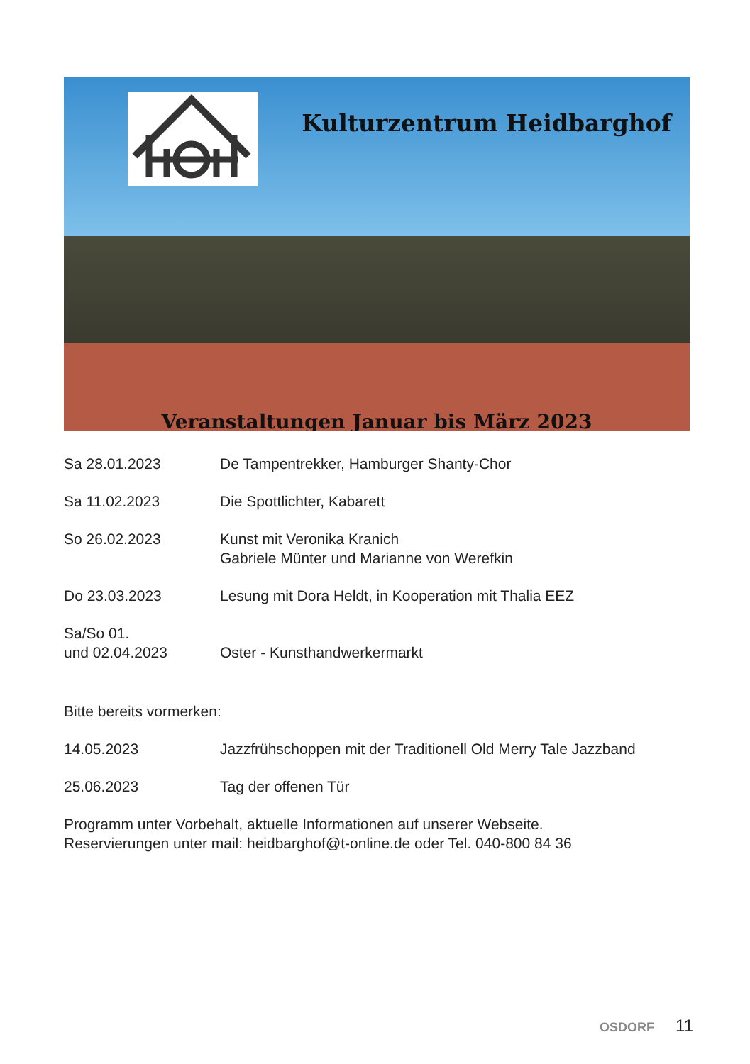Kulturzentrum Heidbarghof
Veranstaltungen Januar bis März 2023
Sa 28.01.2023 De Tampentrekker, Hamburger Shanty-Chor
Sa 11.02.2023 Die Spottlichter, Kabarett
So 26.02.2023 Kunst mit Veronika Kranich
Gabriele Münter und Marianne von Werefkin
Do 23.03.2023 Lesung mit Dora Heldt, in Kooperation mit Thalia EEZ
Sa/So 01.
und 02.04.2023
Oster - Kunsthandwerkermarkt
Bitte bereits vormerken:
14.05.2023 Jazzfrühschoppen mit der Traditionell Old Merry Tale Jazzband
25.06.2023 Tag der offenen Tür
Programm unter Vorbehalt, aktuelle Informationen auf unserer Webseite.
Reservierungen unter mail: heidbarghof@t-online.de oder Tel. 040-800 84 36
OSDORF 11